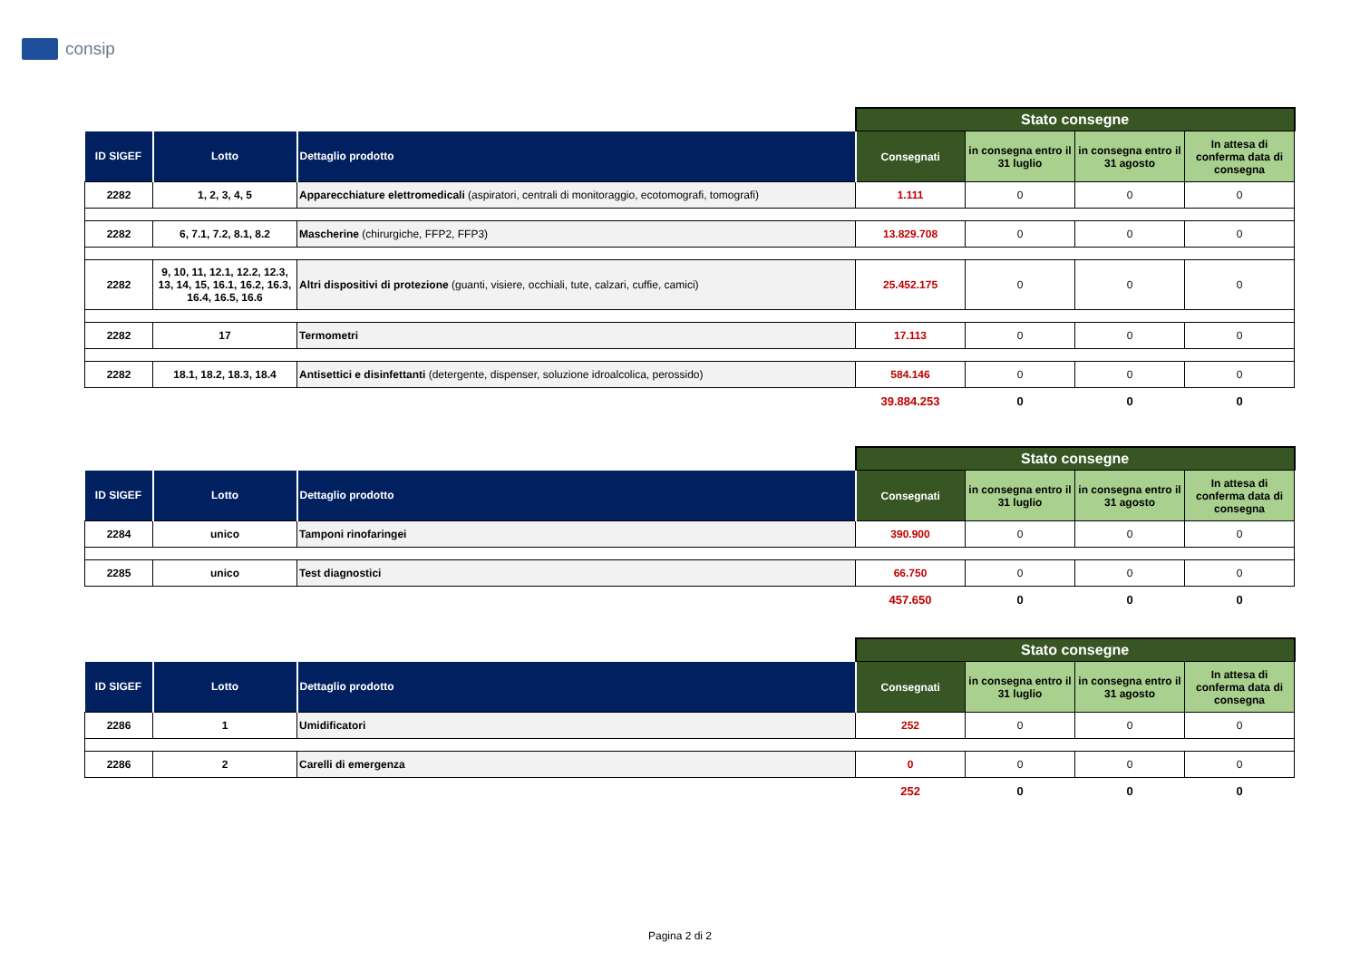consip
| | | | Stato consegne | | | |
| ID SIGEF | Lotto | Dettaglio prodotto | Consegnati | in consegna entro il 31 luglio | in consegna entro il 31 agosto | In attesa di conferma data di consegna |
| 2282 | 1, 2, 3, 4, 5 | Apparecchiature elettromedicali (aspiratori, centrali di monitoraggio, ecotomografi, tomografi) | 1.111 | 0 | 0 | 0 |
| 2282 | 6, 7.1, 7.2, 8.1, 8.2 | Mascherine (chirurgiche, FFP2, FFP3) | 13.829.708 | 0 | 0 | 0 |
| 2282 | 9, 10, 11, 12.1, 12.2, 12.3, 13, 14, 15, 16.1, 16.2, 16.3, 16.4, 16.5, 16.6 | Altri dispositivi di protezione (guanti, visiere, occhiali, tute, calzari, cuffie, camici) | 25.452.175 | 0 | 0 | 0 |
| 2282 | 17 | Termometri | 17.113 | 0 | 0 | 0 |
| 2282 | 18.1, 18.2, 18.3, 18.4 | Antisettici e disinfettanti (detergente, dispenser, soluzione idroalcolica, perossido) | 584.146 | 0 | 0 | 0 |
| | | | 39.884.253 | 0 | 0 | 0 |
| | | | Stato consegne | | | |
| ID SIGEF | Lotto | Dettaglio prodotto | Consegnati | in consegna entro il 31 luglio | in consegna entro il 31 agosto | In attesa di conferma data di consegna |
| 2284 | unico | Tamponi rinofaringei | 390.900 | 0 | 0 | 0 |
| 2285 | unico | Test diagnostici | 66.750 | 0 | 0 | 0 |
| | | | 457.650 | 0 | 0 | 0 |
| | | | Stato consegne | | | |
| ID SIGEF | Lotto | Dettaglio prodotto | Consegnati | in consegna entro il 31 luglio | in consegna entro il 31 agosto | In attesa di conferma data di consegna |
| 2286 | 1 | Umidificatori | 252 | 0 | 0 | 0 |
| 2286 | 2 | Carelli di emergenza | 0 | 0 | 0 | 0 |
| | | | 252 | 0 | 0 | 0 |
Pagina 2 di 2